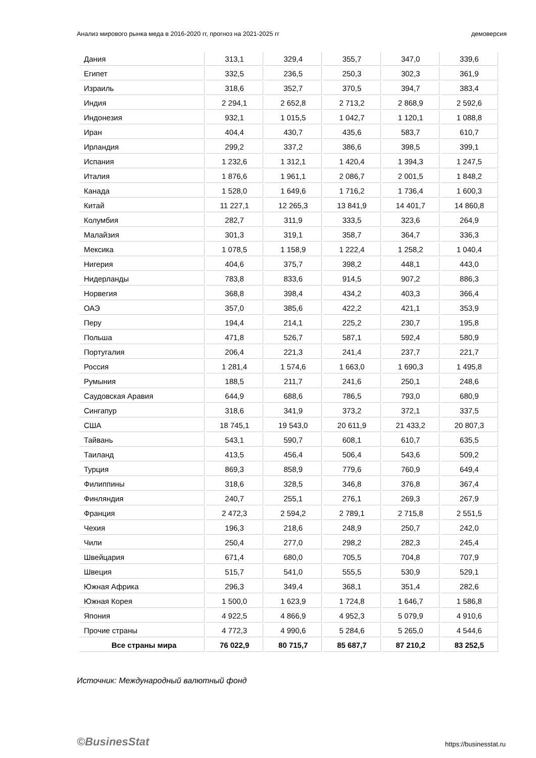Анализ мирового рынка меда в 2016-2020 гг, прогноз на 2021-2025 гг демоверсия
| Дания | 313,1 | 329,4 | 355,7 | 347,0 | 339,6 |
| Египет | 332,5 | 236,5 | 250,3 | 302,3 | 361,9 |
| Израиль | 318,6 | 352,7 | 370,5 | 394,7 | 383,4 |
| Индия | 2 294,1 | 2 652,8 | 2 713,2 | 2 868,9 | 2 592,6 |
| Индонезия | 932,1 | 1 015,5 | 1 042,7 | 1 120,1 | 1 088,8 |
| Иран | 404,4 | 430,7 | 435,6 | 583,7 | 610,7 |
| Ирландия | 299,2 | 337,2 | 386,6 | 398,5 | 399,1 |
| Испания | 1 232,6 | 1 312,1 | 1 420,4 | 1 394,3 | 1 247,5 |
| Италия | 1 876,6 | 1 961,1 | 2 086,7 | 2 001,5 | 1 848,2 |
| Канада | 1 528,0 | 1 649,6 | 1 716,2 | 1 736,4 | 1 600,3 |
| Китай | 11 227,1 | 12 265,3 | 13 841,9 | 14 401,7 | 14 860,8 |
| Колумбия | 282,7 | 311,9 | 333,5 | 323,6 | 264,9 |
| Малайзия | 301,3 | 319,1 | 358,7 | 364,7 | 336,3 |
| Мексика | 1 078,5 | 1 158,9 | 1 222,4 | 1 258,2 | 1 040,4 |
| Нигерия | 404,6 | 375,7 | 398,2 | 448,1 | 443,0 |
| Нидерланды | 783,8 | 833,6 | 914,5 | 907,2 | 886,3 |
| Норвегия | 368,8 | 398,4 | 434,2 | 403,3 | 366,4 |
| ОАЭ | 357,0 | 385,6 | 422,2 | 421,1 | 353,9 |
| Перу | 194,4 | 214,1 | 225,2 | 230,7 | 195,8 |
| Польша | 471,8 | 526,7 | 587,1 | 592,4 | 580,9 |
| Португалия | 206,4 | 221,3 | 241,4 | 237,7 | 221,7 |
| Россия | 1 281,4 | 1 574,6 | 1 663,0 | 1 690,3 | 1 495,8 |
| Румыния | 188,5 | 211,7 | 241,6 | 250,1 | 248,6 |
| Саудовская Аравия | 644,9 | 688,6 | 786,5 | 793,0 | 680,9 |
| Сингапур | 318,6 | 341,9 | 373,2 | 372,1 | 337,5 |
| США | 18 745,1 | 19 543,0 | 20 611,9 | 21 433,2 | 20 807,3 |
| Тайвань | 543,1 | 590,7 | 608,1 | 610,7 | 635,5 |
| Таиланд | 413,5 | 456,4 | 506,4 | 543,6 | 509,2 |
| Турция | 869,3 | 858,9 | 779,6 | 760,9 | 649,4 |
| Филиппины | 318,6 | 328,5 | 346,8 | 376,8 | 367,4 |
| Финляндия | 240,7 | 255,1 | 276,1 | 269,3 | 267,9 |
| Франция | 2 472,3 | 2 594,2 | 2 789,1 | 2 715,8 | 2 551,5 |
| Чехия | 196,3 | 218,6 | 248,9 | 250,7 | 242,0 |
| Чили | 250,4 | 277,0 | 298,2 | 282,3 | 245,4 |
| Швейцария | 671,4 | 680,0 | 705,5 | 704,8 | 707,9 |
| Швеция | 515,7 | 541,0 | 555,5 | 530,9 | 529,1 |
| Южная Африка | 296,3 | 349,4 | 368,1 | 351,4 | 282,6 |
| Южная Корея | 1 500,0 | 1 623,9 | 1 724,8 | 1 646,7 | 1 586,8 |
| Япония | 4 922,5 | 4 866,9 | 4 952,3 | 5 079,9 | 4 910,6 |
| Прочие страны | 4 772,3 | 4 990,6 | 5 284,6 | 5 265,0 | 4 544,6 |
| Все страны мира | 76 022,9 | 80 715,7 | 85 687,7 | 87 210,2 | 83 252,5 |
Источник: Международный валютный фонд
©BusinesStat https://businesstat.ru